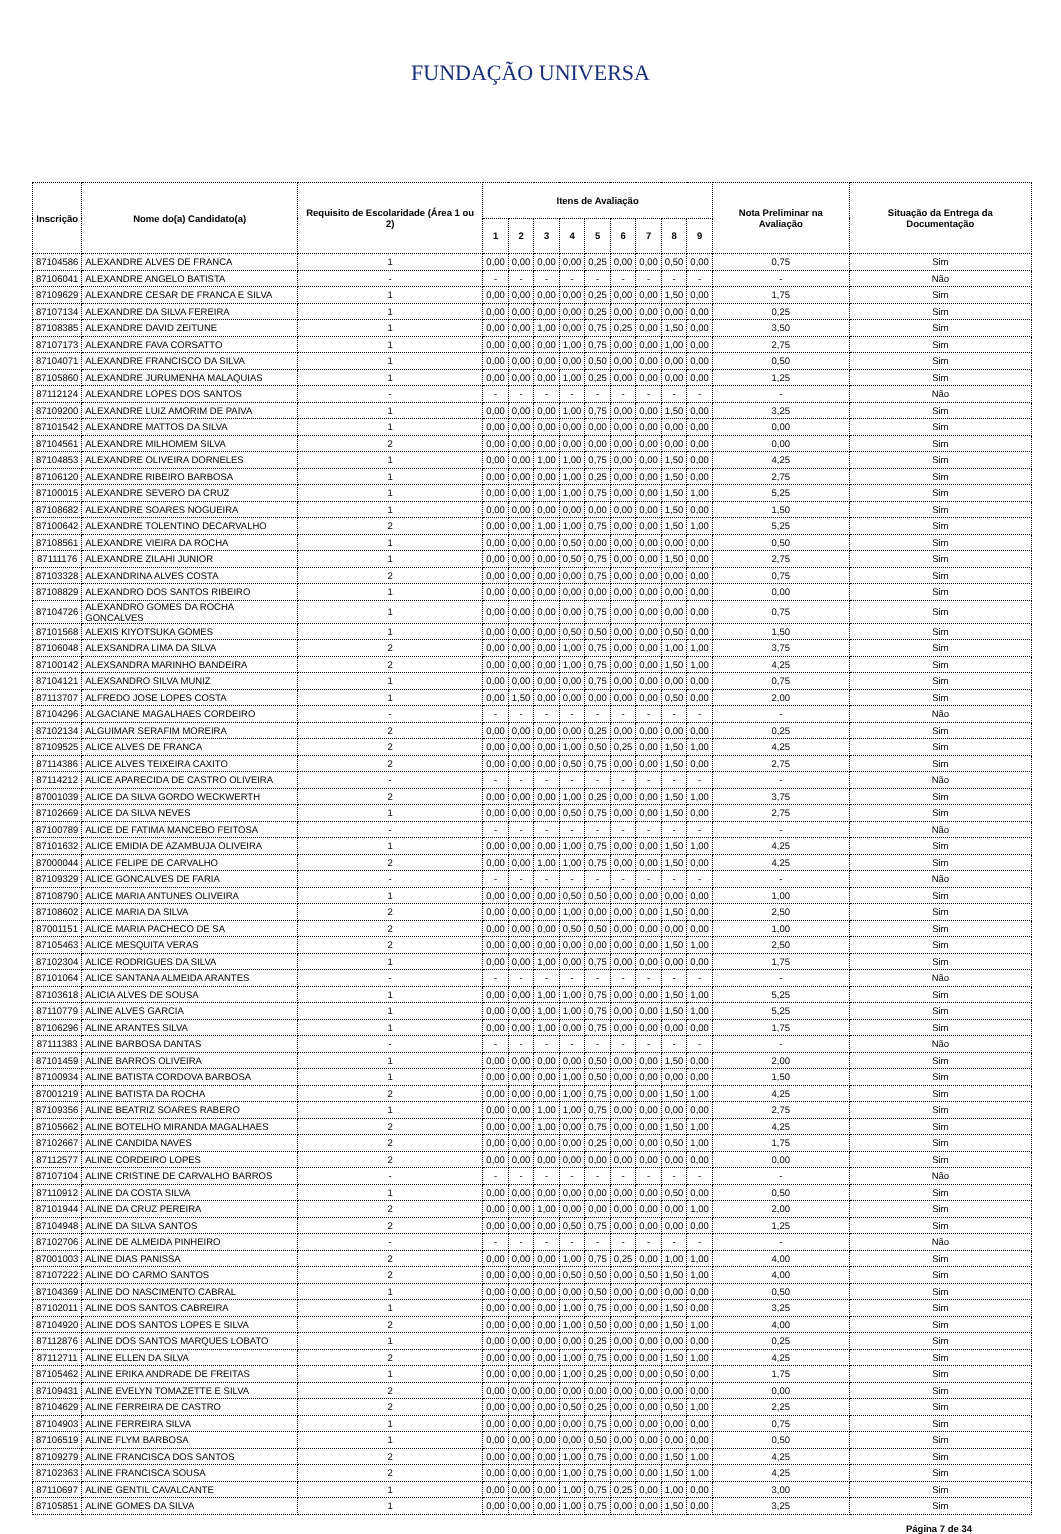FUNDAÇÃO UNIVERSA
| Inscrição | Nome do(a) Candidato(a) | Requisito de Escolaridade (Área 1 ou 2) | Itens de Avaliação | | | | | | | | | Nota Preliminar na Avaliação | Situação da Entrega da Documentação |
| --- | --- | --- | --- | --- | --- | --- | --- | --- | --- | --- | --- | --- | --- |
| | | | 1 | 2 | 3 | 4 | 5 | 6 | 7 | 8 | 9 | | |
| 87104586 | ALEXANDRE ALVES DE FRANCA | 1 | 0,00 | 0,00 | 0,00 | 0,00 | 0,25 | 0,00 | 0,00 | 0,50 | 0,00 | 0,75 | Sim |
| 87106041 | ALEXANDRE ANGELO BATISTA | - | - | - | - | - | - | - | - | - | - | - | Não |
| 87109629 | ALEXANDRE CESAR DE FRANCA E SILVA | 1 | 0,00 | 0,00 | 0,00 | 0,00 | 0,25 | 0,00 | 0,00 | 1,50 | 0,00 | 1,75 | Sim |
| 87107134 | ALEXANDRE DA SILVA FEREIRA | 1 | 0,00 | 0,00 | 0,00 | 0,00 | 0,25 | 0,00 | 0,00 | 0,00 | 0,00 | 0,25 | Sim |
| 87108385 | ALEXANDRE DAVID ZEITUNE | 1 | 0,00 | 0,00 | 1,00 | 0,00 | 0,75 | 0,25 | 0,00 | 1,50 | 0,00 | 3,50 | Sim |
| 87107173 | ALEXANDRE FAVA CORSATTO | 1 | 0,00 | 0,00 | 0,00 | 1,00 | 0,75 | 0,00 | 0,00 | 1,00 | 0,00 | 2,75 | Sim |
| 87104071 | ALEXANDRE FRANCISCO DA SILVA | 1 | 0,00 | 0,00 | 0,00 | 0,00 | 0,50 | 0,00 | 0,00 | 0,00 | 0,00 | 0,50 | Sim |
| 87105860 | ALEXANDRE JURUMENHA MALAQUIAS | 1 | 0,00 | 0,00 | 0,00 | 1,00 | 0,25 | 0,00 | 0,00 | 0,00 | 0,00 | 1,25 | Sim |
| 87112124 | ALEXANDRE LOPES DOS SANTOS | - | - | - | - | - | - | - | - | - | - | - | Não |
| 87109200 | ALEXANDRE LUIZ AMORIM DE PAIVA | 1 | 0,00 | 0,00 | 0,00 | 1,00 | 0,75 | 0,00 | 0,00 | 1,50 | 0,00 | 3,25 | Sim |
| 87101542 | ALEXANDRE MATTOS DA SILVA | 1 | 0,00 | 0,00 | 0,00 | 0,00 | 0,00 | 0,00 | 0,00 | 0,00 | 0,00 | 0,00 | Sim |
| 87104561 | ALEXANDRE MILHOMEM SILVA | 2 | 0,00 | 0,00 | 0,00 | 0,00 | 0,00 | 0,00 | 0,00 | 0,00 | 0,00 | 0,00 | Sim |
| 87104853 | ALEXANDRE OLIVEIRA DORNELES | 1 | 0,00 | 0,00 | 1,00 | 1,00 | 0,75 | 0,00 | 0,00 | 1,50 | 0,00 | 4,25 | Sim |
| 87106120 | ALEXANDRE RIBEIRO BARBOSA | 1 | 0,00 | 0,00 | 0,00 | 1,00 | 0,25 | 0,00 | 0,00 | 1,50 | 0,00 | 2,75 | Sim |
| 87100015 | ALEXANDRE SEVERO DA CRUZ | 1 | 0,00 | 0,00 | 1,00 | 1,00 | 0,75 | 0,00 | 0,00 | 1,50 | 1,00 | 5,25 | Sim |
| 87108682 | ALEXANDRE SOARES NOGUEIRA | 1 | 0,00 | 0,00 | 0,00 | 0,00 | 0,00 | 0,00 | 0,00 | 1,50 | 0,00 | 1,50 | Sim |
| 87100642 | ALEXANDRE TOLENTINO DECARVALHO | 2 | 0,00 | 0,00 | 1,00 | 1,00 | 0,75 | 0,00 | 0,00 | 1,50 | 1,00 | 5,25 | Sim |
| 87108561 | ALEXANDRE VIEIRA DA ROCHA | 1 | 0,00 | 0,00 | 0,00 | 0,50 | 0,00 | 0,00 | 0,00 | 0,00 | 0,00 | 0,50 | Sim |
| 87111176 | ALEXANDRE ZILAHI JUNIOR | 1 | 0,00 | 0,00 | 0,00 | 0,50 | 0,75 | 0,00 | 0,00 | 1,50 | 0,00 | 2,75 | Sim |
| 87103328 | ALEXANDRINA ALVES COSTA | 2 | 0,00 | 0,00 | 0,00 | 0,00 | 0,75 | 0,00 | 0,00 | 0,00 | 0,00 | 0,75 | Sim |
| 87108829 | ALEXANDRO DOS SANTOS RIBEIRO | 1 | 0,00 | 0,00 | 0,00 | 0,00 | 0,00 | 0,00 | 0,00 | 0,00 | 0,00 | 0,00 | Sim |
| 87104726 | ALEXANDRO GOMES DA ROCHA GONCALVES | 1 | 0,00 | 0,00 | 0,00 | 0,00 | 0,75 | 0,00 | 0,00 | 0,00 | 0,00 | 0,75 | Sim |
| 87101568 | ALEXIS KIYOTSUKA GOMES | 1 | 0,00 | 0,00 | 0,00 | 0,50 | 0,50 | 0,00 | 0,00 | 0,50 | 0,00 | 1,50 | Sim |
| 87106048 | ALEXSANDRA LIMA DA SILVA | 2 | 0,00 | 0,00 | 0,00 | 1,00 | 0,75 | 0,00 | 0,00 | 1,00 | 1,00 | 3,75 | Sim |
| 87100142 | ALEXSANDRA MARINHO BANDEIRA | 2 | 0,00 | 0,00 | 0,00 | 1,00 | 0,75 | 0,00 | 0,00 | 1,50 | 1,00 | 4,25 | Sim |
| 87104121 | ALEXSANDRO SILVA MUNIZ | 1 | 0,00 | 0,00 | 0,00 | 0,00 | 0,75 | 0,00 | 0,00 | 0,00 | 0,00 | 0,75 | Sim |
| 87113707 | ALFREDO JOSE LOPES COSTA | 1 | 0,00 | 1,50 | 0,00 | 0,00 | 0,00 | 0,00 | 0,00 | 0,50 | 0,00 | 2,00 | Sim |
| 87104296 | ALGACIANE MAGALHAES CORDEIRO | - | - | - | - | - | - | - | - | - | - | - | Não |
| 87102134 | ALGUIMAR SERAFIM MOREIRA | 2 | 0,00 | 0,00 | 0,00 | 0,00 | 0,25 | 0,00 | 0,00 | 0,00 | 0,00 | 0,25 | Sim |
| 87109525 | ALICE ALVES DE FRANCA | 2 | 0,00 | 0,00 | 0,00 | 1,00 | 0,50 | 0,25 | 0,00 | 1,50 | 1,00 | 4,25 | Sim |
| 87114386 | ALICE ALVES TEIXEIRA CAXITO | 2 | 0,00 | 0,00 | 0,00 | 0,50 | 0,75 | 0,00 | 0,00 | 1,50 | 0,00 | 2,75 | Sim |
| 87114212 | ALICE APARECIDA DE CASTRO OLIVEIRA | - | - | - | - | - | - | - | - | - | - | - | Não |
| 87001039 | ALICE DA SILVA GORDO WECKWERTH | 2 | 0,00 | 0,00 | 0,00 | 1,00 | 0,25 | 0,00 | 0,00 | 1,50 | 1,00 | 3,75 | Sim |
| 87102669 | ALICE DA SILVA NEVES | 1 | 0,00 | 0,00 | 0,00 | 0,50 | 0,75 | 0,00 | 0,00 | 1,50 | 0,00 | 2,75 | Sim |
| 87100789 | ALICE DE FATIMA MANCEBO FEITOSA | - | - | - | - | - | - | - | - | - | - | - | Não |
| 87101632 | ALICE EMIDIA DE AZAMBUJA OLIVEIRA | 1 | 0,00 | 0,00 | 0,00 | 1,00 | 0,75 | 0,00 | 0,00 | 1,50 | 1,00 | 4,25 | Sim |
| 87000044 | ALICE FELIPE DE CARVALHO | 2 | 0,00 | 0,00 | 1,00 | 1,00 | 0,75 | 0,00 | 0,00 | 1,50 | 0,00 | 4,25 | Sim |
| 87109329 | ALICE GONCALVES DE FARIA | - | - | - | - | - | - | - | - | - | - | - | Não |
| 87108790 | ALICE MARIA ANTUNES OLIVEIRA | 1 | 0,00 | 0,00 | 0,00 | 0,50 | 0,50 | 0,00 | 0,00 | 0,00 | 0,00 | 1,00 | Sim |
| 87108602 | ALICE MARIA DA SILVA | 2 | 0,00 | 0,00 | 0,00 | 1,00 | 0,00 | 0,00 | 0,00 | 1,50 | 0,00 | 2,50 | Sim |
| 87001151 | ALICE MARIA PACHECO DE SA | 2 | 0,00 | 0,00 | 0,00 | 0,50 | 0,50 | 0,00 | 0,00 | 0,00 | 0,00 | 1,00 | Sim |
| 87105463 | ALICE MESQUITA VERAS | 2 | 0,00 | 0,00 | 0,00 | 0,00 | 0,00 | 0,00 | 0,00 | 1,50 | 1,00 | 2,50 | Sim |
| 87102304 | ALICE RODRIGUES DA SILVA | 1 | 0,00 | 0,00 | 1,00 | 0,00 | 0,75 | 0,00 | 0,00 | 0,00 | 0,00 | 1,75 | Sim |
| 87101064 | ALICE SANTANA ALMEIDA ARANTES | - | - | - | - | - | - | - | - | - | - | - | Não |
| 87103618 | ALICIA ALVES DE SOUSA | 1 | 0,00 | 0,00 | 1,00 | 1,00 | 0,75 | 0,00 | 0,00 | 1,50 | 1,00 | 5,25 | Sim |
| 87110779 | ALINE ALVES GARCIA | 1 | 0,00 | 0,00 | 1,00 | 1,00 | 0,75 | 0,00 | 0,00 | 1,50 | 1,00 | 5,25 | Sim |
| 87106296 | ALINE ARANTES SILVA | 1 | 0,00 | 0,00 | 1,00 | 0,00 | 0,75 | 0,00 | 0,00 | 0,00 | 0,00 | 1,75 | Sim |
| 87111383 | ALINE BARBOSA DANTAS | - | - | - | - | - | - | - | - | - | - | - | Não |
| 87101459 | ALINE BARROS OLIVEIRA | 1 | 0,00 | 0,00 | 0,00 | 0,00 | 0,50 | 0,00 | 0,00 | 1,50 | 0,00 | 2,00 | Sim |
| 87100934 | ALINE BATISTA CORDOVA BARBOSA | 1 | 0,00 | 0,00 | 0,00 | 1,00 | 0,50 | 0,00 | 0,00 | 0,00 | 0,00 | 1,50 | Sim |
| 87001219 | ALINE BATISTA DA ROCHA | 2 | 0,00 | 0,00 | 0,00 | 1,00 | 0,75 | 0,00 | 0,00 | 1,50 | 1,00 | 4,25 | Sim |
| 87109356 | ALINE BEATRIZ SOARES RABERO | 1 | 0,00 | 0,00 | 1,00 | 1,00 | 0,75 | 0,00 | 0,00 | 0,00 | 0,00 | 2,75 | Sim |
| 87105662 | ALINE BOTELHO MIRANDA MAGALHAES | 2 | 0,00 | 0,00 | 1,00 | 0,00 | 0,75 | 0,00 | 0,00 | 1,50 | 1,00 | 4,25 | Sim |
| 87102667 | ALINE CANDIDA NAVES | 2 | 0,00 | 0,00 | 0,00 | 0,00 | 0,25 | 0,00 | 0,00 | 0,50 | 1,00 | 1,75 | Sim |
| 87112577 | ALINE CORDEIRO LOPES | 2 | 0,00 | 0,00 | 0,00 | 0,00 | 0,00 | 0,00 | 0,00 | 0,00 | 0,00 | 0,00 | Sim |
| 87107104 | ALINE CRISTINE DE CARVALHO BARROS | - | - | - | - | - | - | - | - | - | - | - | Não |
| 87110912 | ALINE DA COSTA SILVA | 1 | 0,00 | 0,00 | 0,00 | 0,00 | 0,00 | 0,00 | 0,00 | 0,50 | 0,00 | 0,50 | Sim |
| 87101944 | ALINE DA CRUZ PEREIRA | 2 | 0,00 | 0,00 | 1,00 | 0,00 | 0,00 | 0,00 | 0,00 | 0,00 | 1,00 | 2,00 | Sim |
| 87104948 | ALINE DA SILVA SANTOS | 2 | 0,00 | 0,00 | 0,00 | 0,50 | 0,75 | 0,00 | 0,00 | 0,00 | 0,00 | 1,25 | Sim |
| 87102706 | ALINE DE ALMEIDA PINHEIRO | - | - | - | - | - | - | - | - | - | - | - | Não |
| 87001003 | ALINE DIAS PANISSA | 2 | 0,00 | 0,00 | 0,00 | 1,00 | 0,75 | 0,25 | 0,00 | 1,00 | 1,00 | 4,00 | Sim |
| 87107222 | ALINE DO CARMO SANTOS | 2 | 0,00 | 0,00 | 0,00 | 0,50 | 0,50 | 0,00 | 0,50 | 1,50 | 1,00 | 4,00 | Sim |
| 87104369 | ALINE DO NASCIMENTO CABRAL | 1 | 0,00 | 0,00 | 0,00 | 0,00 | 0,50 | 0,00 | 0,00 | 0,00 | 0,00 | 0,50 | Sim |
| 87102011 | ALINE DOS SANTOS CABREIRA | 1 | 0,00 | 0,00 | 0,00 | 1,00 | 0,75 | 0,00 | 0,00 | 1,50 | 0,00 | 3,25 | Sim |
| 87104920 | ALINE DOS SANTOS LOPES E SILVA | 2 | 0,00 | 0,00 | 0,00 | 1,00 | 0,50 | 0,00 | 0,00 | 1,50 | 1,00 | 4,00 | Sim |
| 87112876 | ALINE DOS SANTOS MARQUES LOBATO | 1 | 0,00 | 0,00 | 0,00 | 0,00 | 0,25 | 0,00 | 0,00 | 0,00 | 0,00 | 0,25 | Sim |
| 87112711 | ALINE ELLEN DA SILVA | 2 | 0,00 | 0,00 | 0,00 | 1,00 | 0,75 | 0,00 | 0,00 | 1,50 | 1,00 | 4,25 | Sim |
| 87105462 | ALINE ERIKA ANDRADE DE FREITAS | 1 | 0,00 | 0,00 | 0,00 | 1,00 | 0,25 | 0,00 | 0,00 | 0,50 | 0,00 | 1,75 | Sim |
| 87109431 | ALINE EVELYN TOMAZETTE E SILVA | 2 | 0,00 | 0,00 | 0,00 | 0,00 | 0,00 | 0,00 | 0,00 | 0,00 | 0,00 | 0,00 | Sim |
| 87104629 | ALINE FERREIRA DE CASTRO | 2 | 0,00 | 0,00 | 0,00 | 0,50 | 0,25 | 0,00 | 0,00 | 0,50 | 1,00 | 2,25 | Sim |
| 87104903 | ALINE FERREIRA SILVA | 1 | 0,00 | 0,00 | 0,00 | 0,00 | 0,75 | 0,00 | 0,00 | 0,00 | 0,00 | 0,75 | Sim |
| 87106519 | ALINE FLYM BARBOSA | 1 | 0,00 | 0,00 | 0,00 | 0,00 | 0,50 | 0,00 | 0,00 | 0,00 | 0,00 | 0,50 | Sim |
| 87109279 | ALINE FRANCISCA DOS SANTOS | 2 | 0,00 | 0,00 | 0,00 | 1,00 | 0,75 | 0,00 | 0,00 | 1,50 | 1,00 | 4,25 | Sim |
| 87102363 | ALINE FRANCISCA SOUSA | 2 | 0,00 | 0,00 | 0,00 | 1,00 | 0,75 | 0,00 | 0,00 | 1,50 | 1,00 | 4,25 | Sim |
| 87110697 | ALINE GENTIL CAVALCANTE | 1 | 0,00 | 0,00 | 0,00 | 1,00 | 0,75 | 0,25 | 0,00 | 1,00 | 0,00 | 3,00 | Sim |
| 87105851 | ALINE GOMES DA SILVA | 1 | 0,00 | 0,00 | 0,00 | 1,00 | 0,75 | 0,00 | 0,00 | 1,50 | 0,00 | 3,25 | Sim |
Página 7 de 34